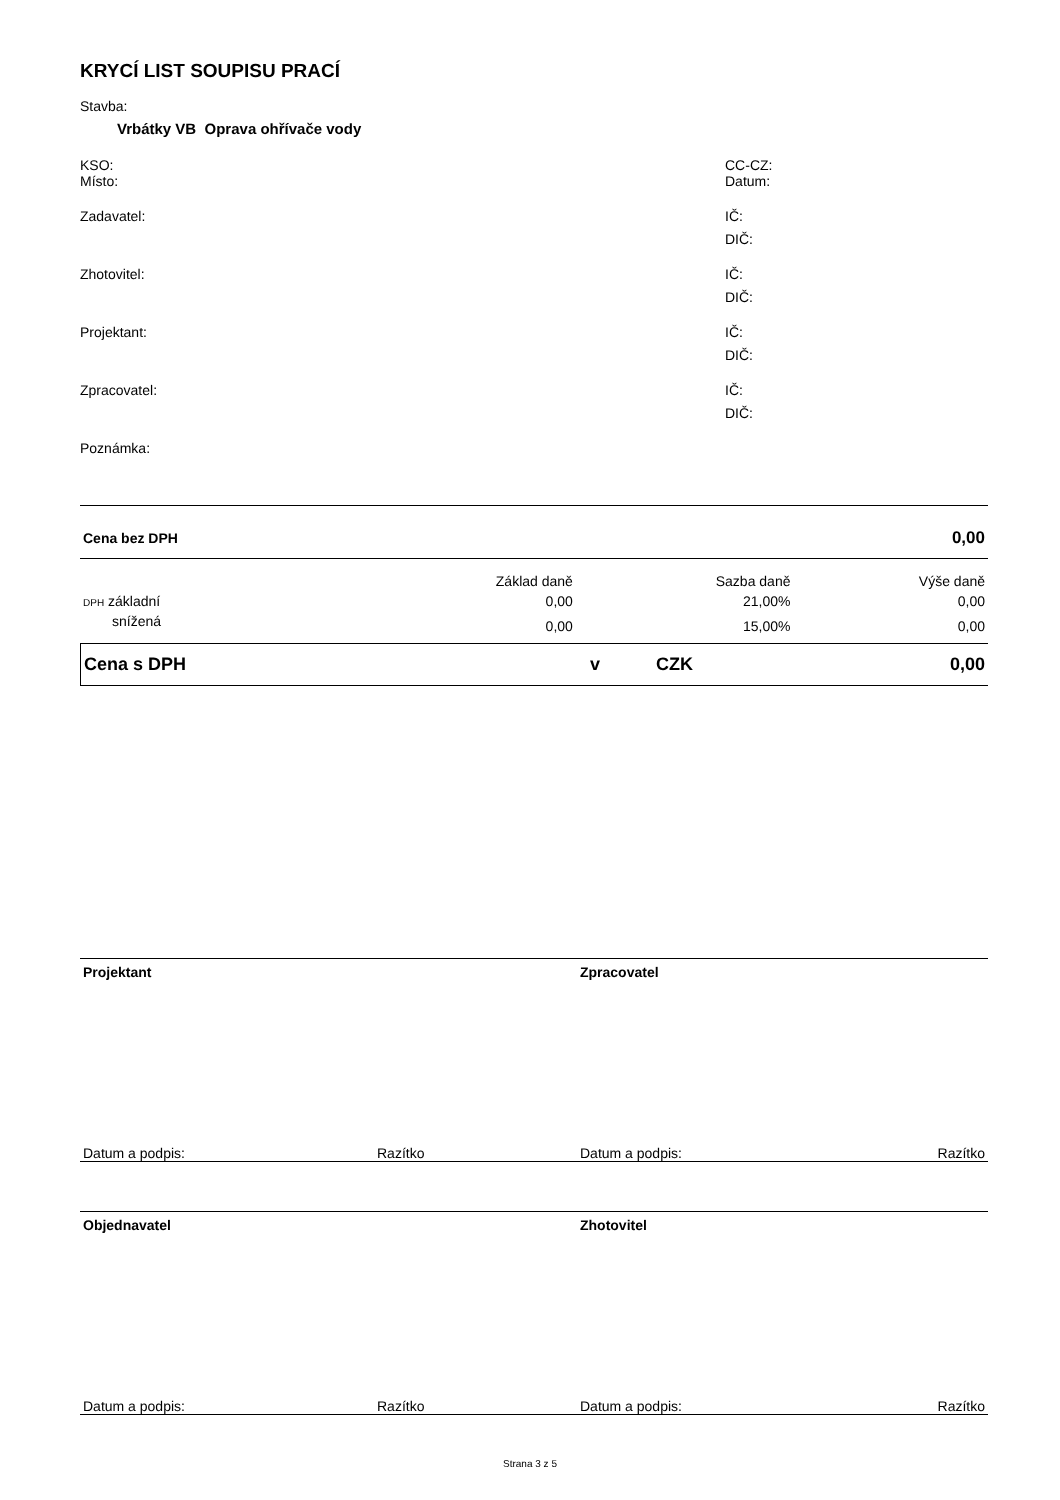KRYCÍ LIST SOUPISU PRACÍ
Stavba:
Vrbátky VB Oprava ohřívače vody
KSO:
Místo:
CC-CZ:
Datum:
Zadavatel: IČ:
DIČ:
Zhotovitel: IČ:
DIČ:
Projektant: IČ:
DIČ:
Zpracovatel: IČ:
DIČ:
Poznámka:
| Cena bez DPH | 0,00 | | |
| | Základ daně | Sazba daně | Výše daně |
| DPH základní | 0,00 | 21,00% | 0,00 |
| snížená | 0,00 | 15,00% | 0,00 |
| Cena s DPH | v | CZK | 0,00 |
Projektant Zpracovatel
Datum a podpis: Razítko Datum a podpis: Razítko
Objednavatel Zhotovitel
Datum a podpis: Razítko Datum a podpis: Razítko
Strana 3 z 5